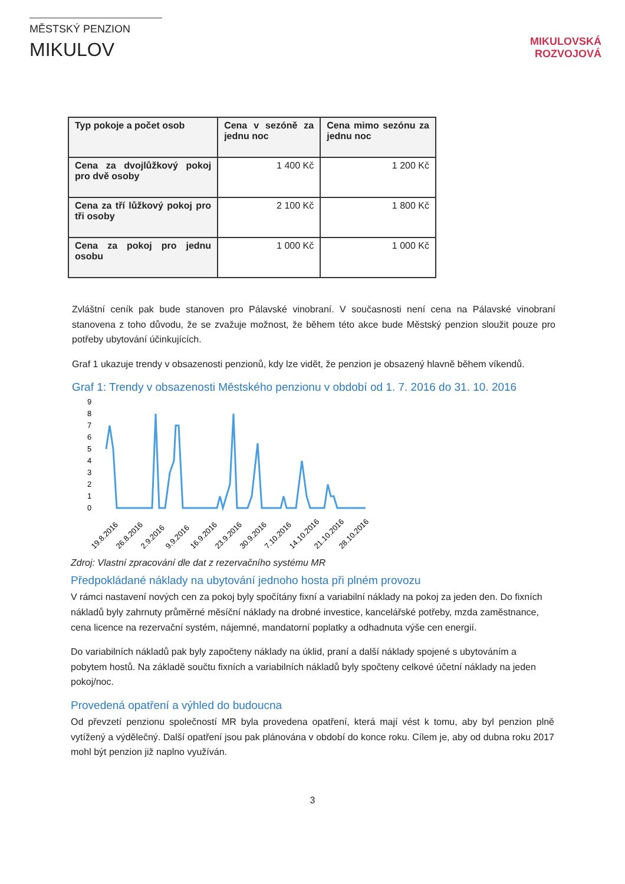MĚSTSKÝ PENZION
MIKULOV
MIKULOVSKÁ
ROZVOJOVÁ
| Typ pokoje a počet osob | Cena v sezóně za jednu noc | Cena mimo sezónu za jednu noc |
| --- | --- | --- |
| Cena za dvojlůžkový pokoj pro dvě osoby | 1 400 Kč | 1 200 Kč |
| Cena za tří lůžkový pokoj pro tři osoby | 2 100 Kč | 1 800 Kč |
| Cena za pokoj pro jednu osobu | 1 000 Kč | 1 000 Kč |
Zvláštní ceník pak bude stanoven pro Pálavské vinobraní. V současnosti není cena na Pálavské vinobraní stanovena z toho důvodu, že se zvažuje možnost, že během této akce bude Městský penzion sloužit pouze pro potřeby ubytování účinkujících.
Graf 1 ukazuje trendy v obsazenosti penzionů, kdy lze vidět, že penzion je obsazený hlavně během víkendů.
Graf 1: Trendy v obsazenosti Městského penzionu v období od 1. 7. 2016 do 31. 10. 2016
9
8
7
6
5
4
3
2
1
0
19.8.2016
26.8.2016
2.9.2016
9.9.2016
16.9.2016
23.9.2016
30.9.2016
7.10.2016
14.10.2016
21.10.2016
28.10.2016
Zdroj: Vlastní zpracování dle dat z rezervačního systému MR
Předpokládané náklady na ubytování jednoho hosta při plném provozu
V rámci nastavení nových cen za pokoj byly spočítány fixní a variabilní náklady na pokoj za jeden den. Do fixních nákladů byly zahrnuty průměrné měsíční náklady na drobné investice, kancelářské potřeby, mzda zaměstnance, cena licence na rezervační systém, nájemné, mandatorní poplatky a odhadnuta výše cen energií.
Do variabilních nákladů pak byly započteny náklady na úklid, praní a další náklady spojené s ubytováním a pobytem hostů. Na základě součtu fixních a variabilních nákladů byly spočteny celkové účetní náklady na jeden pokoj/noc.
Provedená opatření a výhled do budoucna
Od převzetí penzionu společností MR byla provedena opatření, která mají vést k tomu, aby byl penzion plně vytížený a výdělečný. Další opatření jsou pak plánována v období do konce roku. Cílem je, aby od dubna roku 2017 mohl být penzion již naplno využíván.
3